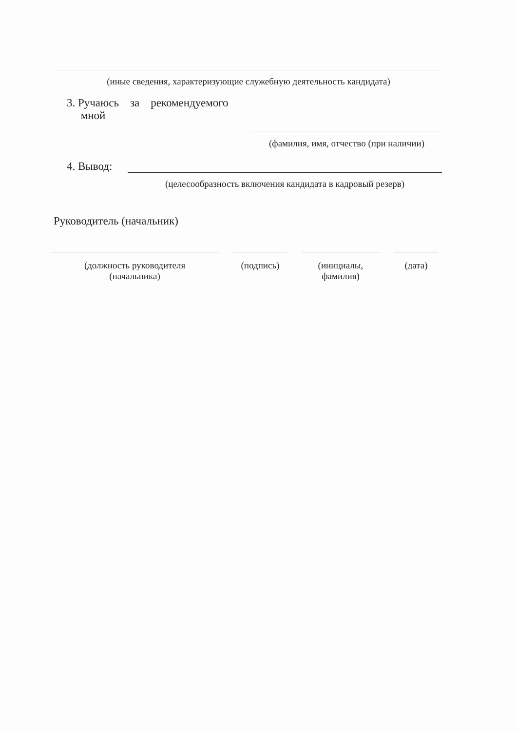(иные сведения, характеризующие служебную деятельность кандидата)
3. Ручаюсь за рекомендуемого
мной
(фамилия, имя, отчество (при наличии)
4. Вывод:
(целесообразность включения кандидата в кадровый резерв)
Руководитель (начальник)
(должность руководителя
(начальника)
(подпись) (инициалы,
фамилия)
(дата)